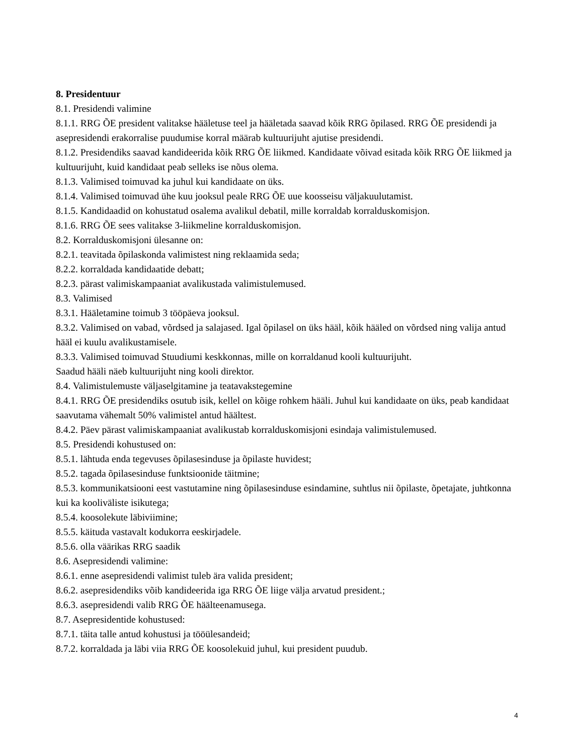8. Presidentuur
8.1. Presidendi valimine
8.1.1. RRG ÕE president valitakse hääletuse teel ja hääletada saavad kõik RRG õpilased. RRG ÕE presidendi ja asepresidendi erakorralise puudumise korral määrab kultuurijuht ajutise presidendi.
8.1.2. Presidendiks saavad kandideerida kõik RRG ÕE liikmed. Kandidaate võivad esitada kõik RRG ÕE liikmed ja kultuurijuht, kuid kandidaat peab selleks ise nõus olema.
8.1.3. Valimised toimuvad ka juhul kui kandidaate on üks.
8.1.4. Valimised toimuvad ühe kuu jooksul peale RRG ÕE uue koosseisu väljakuulutamist.
8.1.5. Kandidaadid on kohustatud osalema avalikul debatil, mille korraldab korralduskomisjon.
8.1.6. RRG ÕE sees valitakse 3-liikmeline korralduskomisjon.
8.2. Korralduskomisjoni ülesanne on:
8.2.1. teavitada õpilaskonda valimistest ning reklaamida seda;
8.2.2. korraldada kandidaatide debatt;
8.2.3. pärast valimiskampaaniat avalikustada valimistulemused.
8.3. Valimised
8.3.1. Hääletamine toimub 3 tööpäeva jooksul.
8.3.2. Valimised on vabad, võrdsed ja salajased. Igal õpilasel on üks hääl, kõik hääled on võrdsed ning valija antud hääl ei kuulu avalikustamisele.
8.3.3. Valimised toimuvad Stuudiumi keskkonnas, mille on korraldanud kooli kultuurijuht.
Saadud hääli näeb kultuurijuht ning kooli direktor.
8.4. Valimistulemuste väljaselgitamine ja teatavakstegemine
8.4.1. RRG ÕE presidendiks osutub isik, kellel on kõige rohkem hääli. Juhul kui kandidaate on üks, peab kandidaat saavutama vähemalt 50% valimistel antud häältest.
8.4.2. Päev pärast valimiskampaaniat avalikustab korralduskomisjoni esindaja valimistulemused.
8.5. Presidendi kohustused on:
8.5.1. lähtuda enda tegevuses õpilasesinduse ja õpilaste huvidest;
8.5.2. tagada õpilasesinduse funktsioonide täitmine;
8.5.3. kommunikatsiooni eest vastutamine ning õpilasesinduse esindamine, suhtlus nii õpilaste, õpetajate, juhtkonna kui ka kooliväliste isikutega;
8.5.4. koosolekute läbiviimine;
8.5.5. käituda vastavalt kodukorra eeskirjadele.
8.5.6. olla väärikas RRG saadik
8.6. Asepresidendi valimine:
8.6.1. enne asepresidendi valimist tuleb ära valida president;
8.6.2. asepresidendiks võib kandideerida iga RRG ÕE liige välja arvatud president.;
8.6.3. asepresidendi valib RRG ÕE häälteenamusega.
8.7. Asepresidentide kohustused:
8.7.1. täita talle antud kohustusi ja tööülesandeid;
8.7.2. korraldada ja läbi viia RRG ÕE koosolekuid juhul, kui president puudub.
4